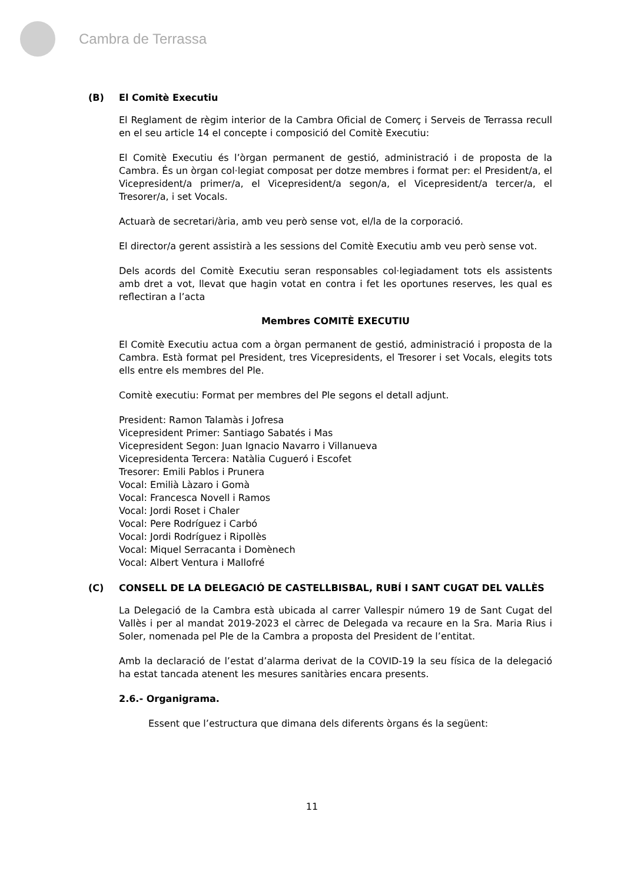Cambra de Terrassa
(B) El Comitè Executiu
El Reglament de règim interior de la Cambra Oficial de Comerç i Serveis de Terrassa recull en el seu article 14 el concepte i composició del Comitè Executiu:
El Comitè Executiu és l’òrgan permanent de gestió, administració i de proposta de la Cambra. És un òrgan col·legiat composat per dotze membres i format per: el President/a, el Vicepresident/a primer/a, el Vicepresident/a segon/a, el Vicepresident/a tercer/a, el Tresorer/a, i set Vocals.
Actuarà de secretari/ària, amb veu però sense vot, el/la de la corporació.
El director/a gerent assistirà a les sessions del Comitè Executiu amb veu però sense vot.
Dels acords del Comitè Executiu seran responsables col·legiadament tots els assistents amb dret a vot, llevat que hagin votat en contra i fet les oportunes reserves, les qual es reflectiran a l’acta
Membres COMITÈ EXECUTIU
El Comitè Executiu actua com a òrgan permanent de gestió, administració i proposta de la Cambra. Està format pel President, tres Vicepresidents, el Tresorer i set Vocals, elegits tots ells entre els membres del Ple.
Comitè executiu: Format per membres del Ple segons el detall adjunt.
President: Ramon Talamàs i Jofresa
Vicepresident Primer: Santiago Sabatés i Mas
Vicepresident Segon: Juan Ignacio Navarro i Villanueva
Vicepresidenta Tercera: Natàlia Cugueró i Escofet
Tresorer: Emili Pablos i Prunera
Vocal: Emilià Làzaro i Gomà
Vocal: Francesca Novell i Ramos
Vocal: Jordi Roset i Chaler
Vocal: Pere Rodríguez i Carbó
Vocal: Jordi Rodríguez i Ripollès
Vocal: Miquel Serracanta i Domènech
Vocal: Albert Ventura i Mallofré
(C) CONSELL DE LA DELEGACIÓ DE CASTELLBISBAL, RUBÍ I SANT CUGAT DEL VALLÈS
La Delegació de la Cambra està ubicada al carrer Vallespir número 19 de Sant Cugat del Vallès i per al mandat 2019-2023 el càrrec de Delegada va recaure en la Sra. Maria Rius i Soler, nomenada pel Ple de la Cambra a proposta del President de l’entitat.
Amb la declaració de l’estat d’alarma derivat de la COVID-19 la seu física de la delegació ha estat tancada atenent les mesures sanitàries encara presents.
2.6.- Organigrama.
Essent que l’estructura que dimana dels diferents òrgans és la següent:
11